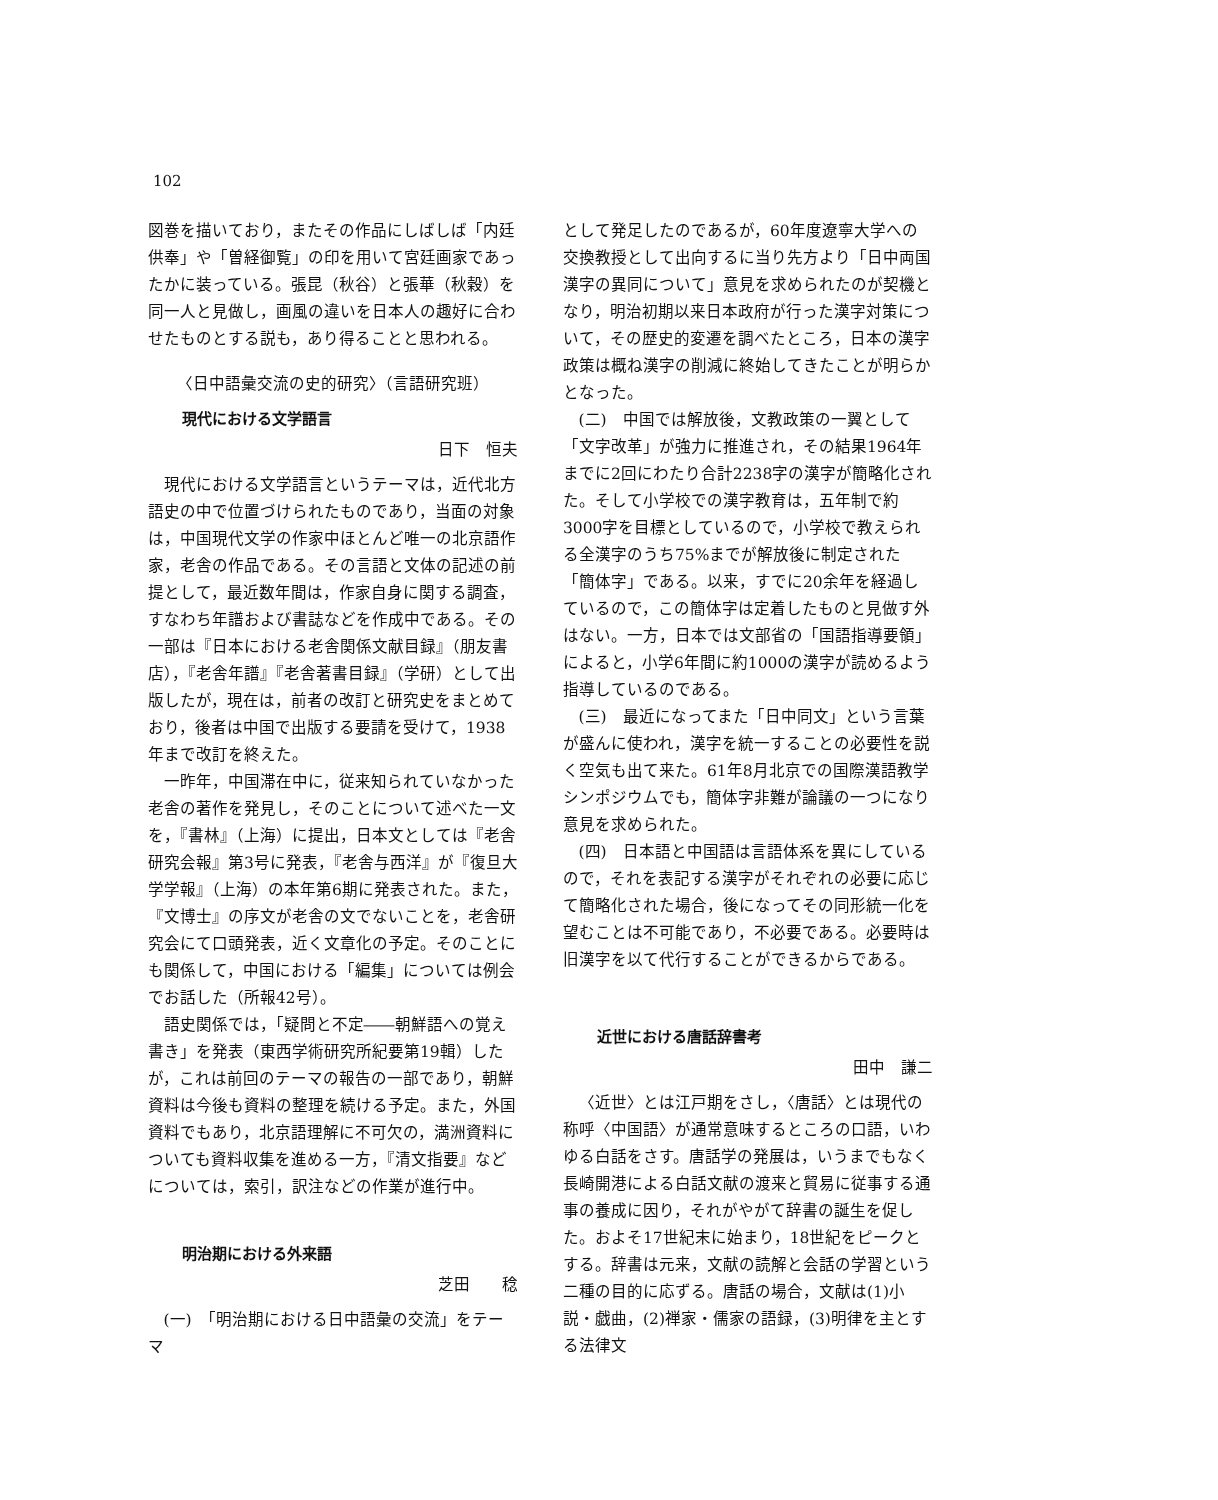102
図巻を描いており，またその作品にしばしば「内廷供奉」や「曽経御覧」の印を用いて宮廷画家であったかに装っている。張昆（秋谷）と張華（秋穀）を同一人と見做し，画風の違いを日本人の趣好に合わせたものとする説も，あり得ることと思われる。
〈日中語彙交流の史的研究〉（言語研究班）
現代における文学語言
日下　恒夫
現代における文学語言というテーマは，近代北方語史の中で位置づけられたものであり，当面の対象は，中国現代文学の作家中ほとんど唯一の北京語作家，老舎の作品である。その言語と文体の記述の前提として，最近数年間は，作家自身に関する調査，すなわち年譜および書誌などを作成中である。その一部は『日本における老舎関係文献目録』（朋友書店），『老舎年譜』『老舎著書目録』（学研）として出版したが，現在は，前者の改訂と研究史をまとめており，後者は中国で出版する要請を受けて，1938年まで改訂を終えた。
一昨年，中国滞在中に，従来知られていなかった老舎の著作を発見し，そのことについて述べた一文を，『書林』（上海）に提出，日本文としては『老舎研究会報』第3号に発表，『老舎与西洋』が『復旦大学学報』（上海）の本年第6期に発表された。また，『文博士』の序文が老舎の文でないことを，老舎研究会にて口頭発表，近く文章化の予定。そのことにも関係して，中国における「編集」については例会でお話した（所報42号）。
語史関係では，「疑問と不定――朝鮮語への覚え書き」を発表（東西学術研究所紀要第19輯）したが，これは前回のテーマの報告の一部であり，朝鮮資料は今後も資料の整理を続ける予定。また，外国資料でもあり，北京語理解に不可欠の，満洲資料についても資料収集を進める一方，『清文指要』などについては，索引，訳注などの作業が進行中。
明治期における外来語
芝田　　稔
(一)　「明治期における日中語彙の交流」をテーマ
として発足したのであるが，60年度遼寧大学への交換教授として出向するに当り先方より「日中両国漢字の異同について」意見を求められたのが契機となり，明治初期以来日本政府が行った漢字対策について，その歴史的変遷を調べたところ，日本の漢字政策は概ね漢字の削減に終始してきたことが明らかとなった。
(二)　中国では解放後，文教政策の一翼として「文字改革」が強力に推進され，その結果1964年までに2回にわたり合計2238字の漢字が簡略化された。そして小学校での漢字教育は，五年制で約3000字を目標としているので，小学校で教えられる全漢字のうち75%までが解放後に制定された「簡体字」である。以来，すでに20余年を経過しているので，この簡体字は定着したものと見做す外はない。一方，日本では文部省の「国語指導要領」によると，小学6年間に約1000の漢字が読めるよう指導しているのである。
(三)　最近になってまた「日中同文」という言葉が盛んに使われ，漢字を統一することの必要性を説く空気も出て来た。61年8月北京での国際漢語教学シンポジウムでも，簡体字非難が論議の一つになり意見を求められた。
(四)　日本語と中国語は言語体系を異にしているので，それを表記する漢字がそれぞれの必要に応じて簡略化された場合，後になってその同形統一化を望むことは不可能であり，不必要である。必要時は旧漢字を以て代行することができるからである。
近世における唐話辞書考
田中　謙二
〈近世〉とは江戸期をさし，〈唐話〉とは現代の称呼〈中国語〉が通常意味するところの口語，いわゆる白話をさす。唐話学の発展は，いうまでもなく長崎開港による白話文献の渡来と貿易に従事する通事の養成に因り，それがやがて辞書の誕生を促した。およそ17世紀末に始まり，18世紀をピークとする。辞書は元来，文献の読解と会話の学習という二種の目的に応ずる。唐話の場合，文献は(1)小説・戯曲，(2)禅家・儒家の語録，(3)明律を主とする法律文